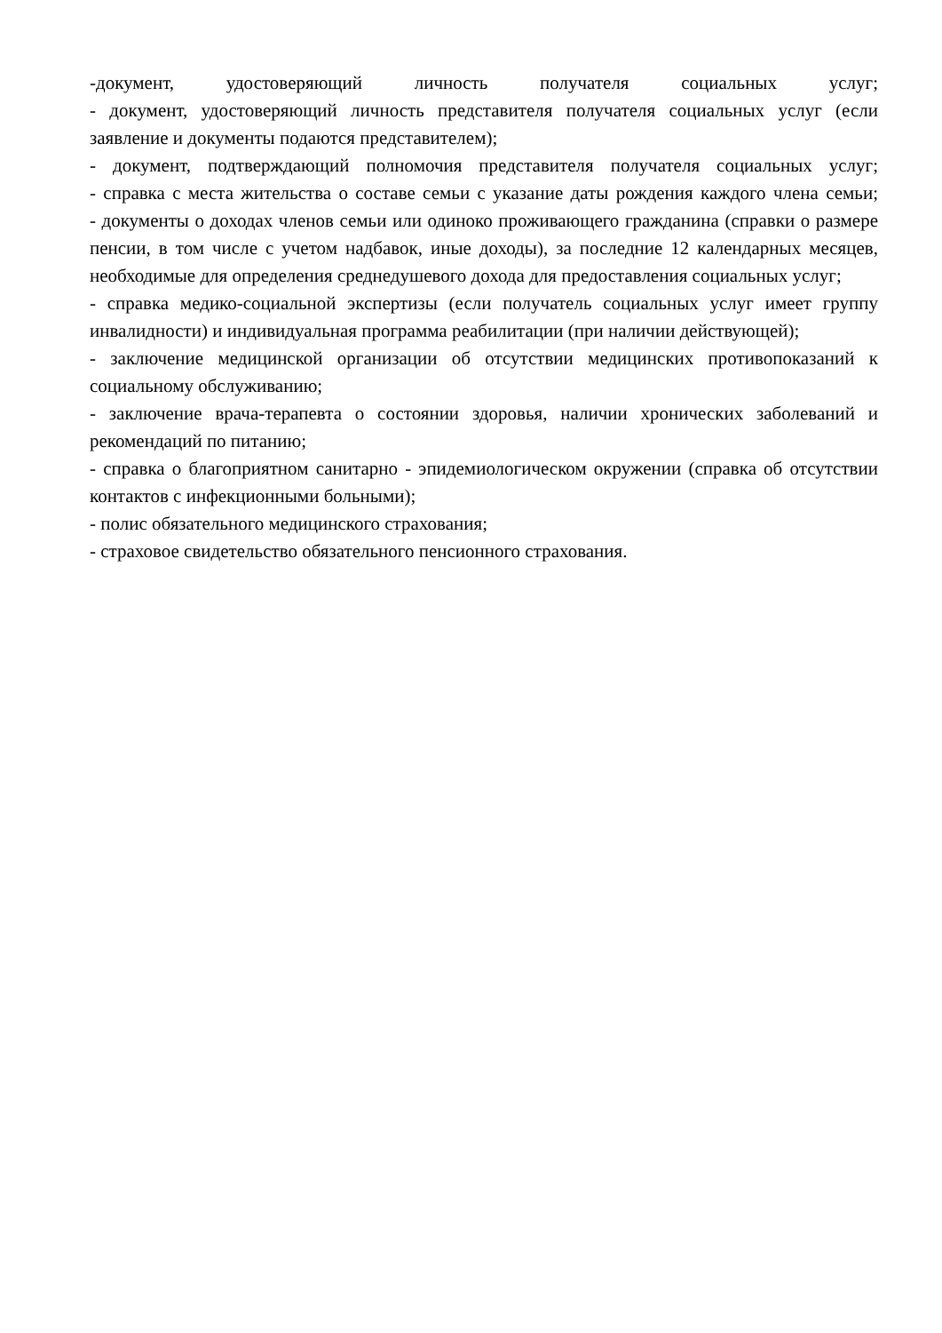-документ, удостоверяющий личность получателя социальных услуг;
- документ, удостоверяющий личность представителя получателя социальных услуг (если заявление и документы подаются представителем);
- документ, подтверждающий полномочия представителя получателя социальных услуг;
- справка с места жительства о составе семьи с указание даты рождения каждого члена семьи;
- документы о доходах членов семьи или одиноко проживающего гражданина (справки о размере пенсии, в том числе с учетом надбавок, иные доходы), за последние 12 календарных месяцев, необходимые для определения среднедушевого дохода для предоставления социальных услуг;
- справка медико-социальной экспертизы (если получатель социальных услуг имеет группу инвалидности) и индивидуальная программа реабилитации (при наличии действующей);
- заключение медицинской организации об отсутствии медицинских противопоказаний к социальному обслуживанию;
- заключение врача-терапевта о состоянии здоровья, наличии хронических заболеваний и рекомендаций по питанию;
- справка о благоприятном санитарно - эпидемиологическом окружении (справка об отсутствии контактов с инфекционными больными);
- полис обязательного медицинского страхования;
- страховое свидетельство обязательного пенсионного страхования.